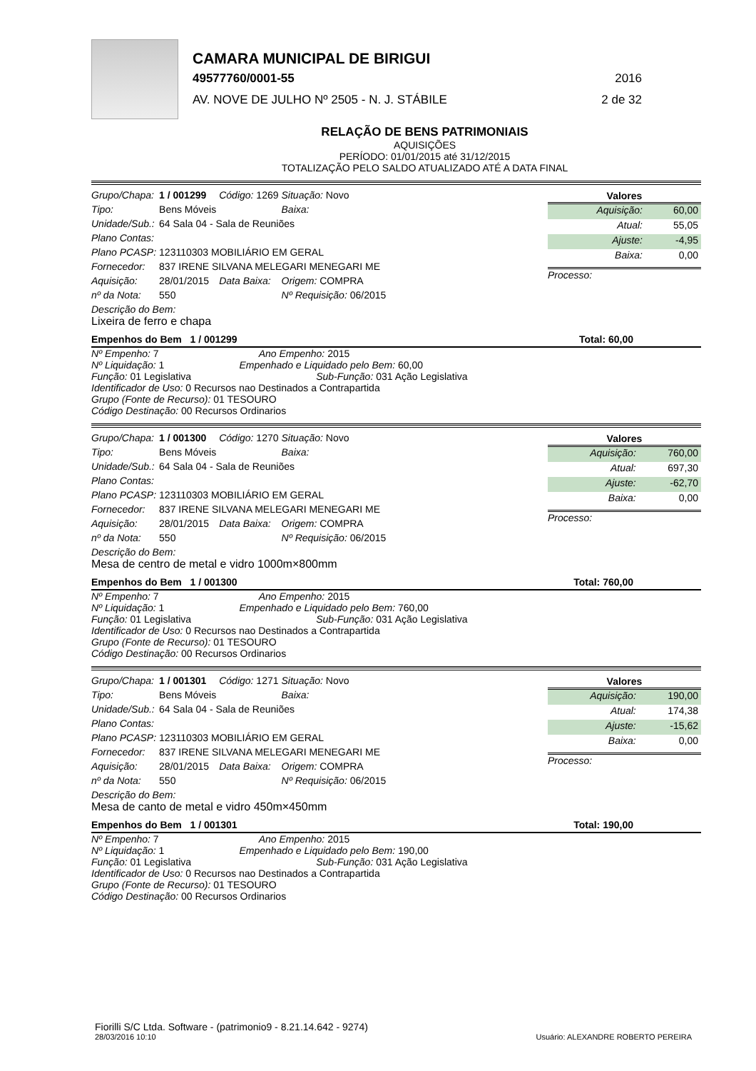CAMARA MUNICIPAL DE BIRIGUI
49577760/0001-55 2016
AV. NOVE DE JULHO Nº 2505 - N. J. STÁBILE 2 de 32
RELAÇÃO DE BENS PATRIMONIAIS
AQUISIÇÕES
PERÍODO: 01/01/2015 até 31/12/2015
TOTALIZAÇÃO PELO SALDO ATUALIZADO ATÉ A DATA FINAL
| Grupo/Chapa: | 1 / 001299 | Código: 1269 | Situação: Novo |
| Tipo: | Bens Móveis | | Baixa: |
| Unidade/Sub.: | 64 Sala 04 - Sala de Reuniões | | |
| Plano Contas: | | | |
| Plano PCASP: | 123110303 MOBILIÁRIO EM GERAL | | |
| Fornecedor: | 837 IRENE SILVANA MELEGARI MENEGARI ME | | |
| Aquisição: | 28/01/2015 | Data Baixa: | Origem: COMPRA |
| nº da Nota: | 550 | | Nº Requisição: 06/2015 |
| Valores | |
| --- | --- |
| Aquisição: | 60,00 |
| Atual: | 55,05 |
| Ajuste: | -4,95 |
| Baixa: | 0,00 |
Processo:
Descrição do Bem:
Lixeira de ferro e chapa
Empenhos do Bem 1 / 001299 Total: 60,00
Nº Empenho: 7 Ano Empenho: 2015
Nº Liquidação: 1 Empenhado e Liquidado pelo Bem: 60,00
Função: 01 Legislativa Sub-Função: 031 Ação Legislativa
Identificador de Uso: 0 Recursos nao Destinados a Contrapartida
Grupo (Fonte de Recurso): 01 TESOURO
Código Destinação: 00 Recursos Ordinarios
| Grupo/Chapa: | 1 / 001300 | Código: 1270 | Situação: Novo |
| Tipo: | Bens Móveis | | Baixa: |
| Unidade/Sub.: | 64 Sala 04 - Sala de Reuniões | | |
| Plano Contas: | | | |
| Plano PCASP: | 123110303 MOBILIÁRIO EM GERAL | | |
| Fornecedor: | 837 IRENE SILVANA MELEGARI MENEGARI ME | | |
| Aquisição: | 28/01/2015 | Data Baixa: | Origem: COMPRA |
| nº da Nota: | 550 | | Nº Requisição: 06/2015 |
| Valores | |
| --- | --- |
| Aquisição: | 760,00 |
| Atual: | 697,30 |
| Ajuste: | -62,70 |
| Baixa: | 0,00 |
Processo:
Descrição do Bem:
Mesa de centro de metal e vidro 1000m×800mm
Empenhos do Bem 1 / 001300 Total: 760,00
Nº Empenho: 7 Ano Empenho: 2015
Nº Liquidação: 1 Empenhado e Liquidado pelo Bem: 760,00
Função: 01 Legislativa Sub-Função: 031 Ação Legislativa
Identificador de Uso: 0 Recursos nao Destinados a Contrapartida
Grupo (Fonte de Recurso): 01 TESOURO
Código Destinação: 00 Recursos Ordinarios
| Grupo/Chapa: | 1 / 001301 | Código: 1271 | Situação: Novo |
| Tipo: | Bens Móveis | | Baixa: |
| Unidade/Sub.: | 64 Sala 04 - Sala de Reuniões | | |
| Plano Contas: | | | |
| Plano PCASP: | 123110303 MOBILIÁRIO EM GERAL | | |
| Fornecedor: | 837 IRENE SILVANA MELEGARI MENEGARI ME | | |
| Aquisição: | 28/01/2015 | Data Baixa: | Origem: COMPRA |
| nº da Nota: | 550 | | Nº Requisição: 06/2015 |
| Valores | |
| --- | --- |
| Aquisição: | 190,00 |
| Atual: | 174,38 |
| Ajuste: | -15,62 |
| Baixa: | 0,00 |
Processo:
Descrição do Bem:
Mesa de canto de metal e vidro 450m×450mm
Empenhos do Bem 1 / 001301 Total: 190,00
Nº Empenho: 7 Ano Empenho: 2015
Nº Liquidação: 1 Empenhado e Liquidado pelo Bem: 190,00
Função: 01 Legislativa Sub-Função: 031 Ação Legislativa
Identificador de Uso: 0 Recursos nao Destinados a Contrapartida
Grupo (Fonte de Recurso): 01 TESOURO
Código Destinação: 00 Recursos Ordinarios
Fiorilli S/C Ltda. Software - (patrimonio9 - 8.21.14.642 - 9274)
28/03/2016 10:10
Usuário: ALEXANDRE ROBERTO PEREIRA